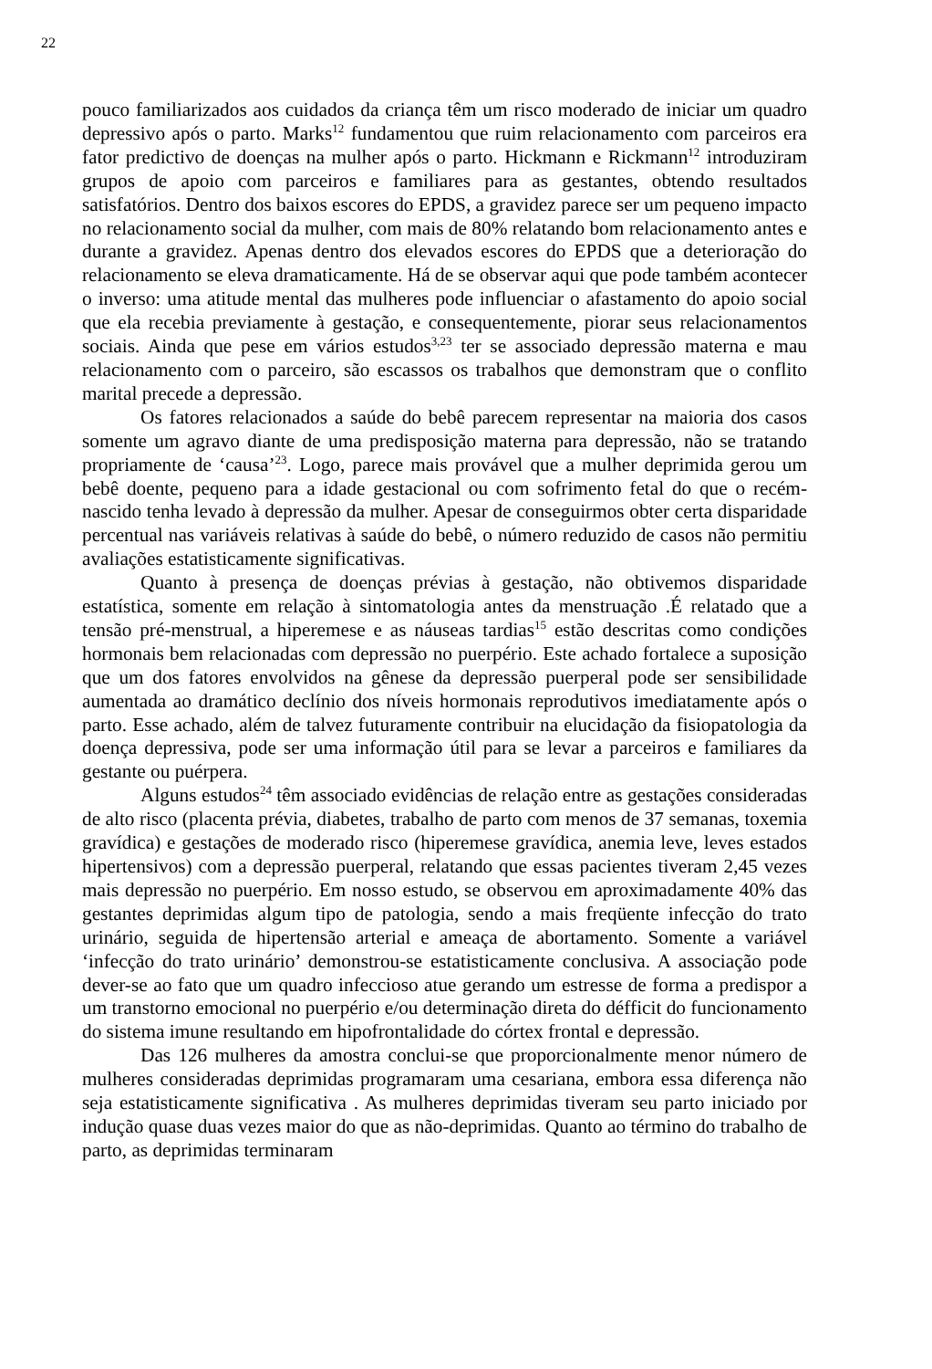22
pouco familiarizados aos cuidados da criança têm um risco moderado de iniciar um quadro depressivo após o parto. Marks<sup>12</sup> fundamentou que ruim relacionamento com parceiros era fator predictivo de doenças na mulher após o parto. Hickmann e Rickmann<sup>12</sup> introduziram grupos de apoio com parceiros e familiares para as gestantes, obtendo resultados satisfatórios. Dentro dos baixos escores do EPDS, a gravidez parece ser um pequeno impacto no relacionamento social da mulher, com mais de 80% relatando bom relacionamento antes e durante a gravidez. Apenas dentro dos elevados escores do EPDS que a deterioração do relacionamento se eleva dramaticamente. Há de se observar aqui que pode também acontecer o inverso: uma atitude mental das mulheres pode influenciar o afastamento do apoio social que ela recebia previamente à gestação, e consequentemente, piorar seus relacionamentos sociais. Ainda que pese em vários estudos<sup>3,23</sup> ter se associado depressão materna e mau relacionamento com o parceiro, são escassos os trabalhos que demonstram que o conflito marital precede a depressão.
Os fatores relacionados a saúde do bebê parecem representar na maioria dos casos somente um agravo diante de uma predisposição materna para depressão, não se tratando propriamente de ‘causa’<sup>23</sup>. Logo, parece mais provável que a mulher deprimida gerou um bebê doente, pequeno para a idade gestacional ou com sofrimento fetal do que o recém-nascido tenha levado à depressão da mulher. Apesar de conseguirmos obter certa disparidade percentual nas variáveis relativas à saúde do bebê, o número reduzido de casos não permitiu avaliações estatisticamente significativas.
Quanto à presença de doenças prévias à gestação, não obtivemos disparidade estatística, somente em relação à sintomatologia antes da menstruação .É relatado que a tensão pré-menstrual, a hiperemese e as náuseas tardias<sup>15</sup> estão descritas como condições hormonais bem relacionadas com depressão no puerpério. Este achado fortalece a suposição que um dos fatores envolvidos na gênese da depressão puerperal pode ser sensibilidade aumentada ao dramático declínio dos níveis hormonais reprodutivos imediatamente após o parto. Esse achado, além de talvez futuramente contribuir na elucidação da fisiopatologia da doença depressiva, pode ser uma informação útil para se levar a parceiros e familiares da gestante ou puérpera.
Alguns estudos<sup>24</sup> têm associado evidências de relação entre as gestações consideradas de alto risco (placenta prévia, diabetes, trabalho de parto com menos de 37 semanas, toxemia gravídica) e gestações de moderado risco (hiperemese gravídica, anemia leve, leves estados hipertensivos) com a depressão puerperal, relatando que essas pacientes tiveram 2,45 vezes mais depressão no puerpério. Em nosso estudo, se observou em aproximadamente 40% das gestantes deprimidas algum tipo de patologia, sendo a mais freqüente infecção do trato urinário, seguida de hipertensão arterial e ameaça de abortamento. Somente a variável ‘infecção do trato urinário’ demonstrou-se estatisticamente conclusiva. A associação pode dever-se ao fato que um quadro infeccioso atue gerando um estresse de forma a predispor a um transtorno emocional no puerpério e/ou determinação direta do défficit do funcionamento do sistema imune resultando em hipofrontalidade do córtex frontal e depressão.
Das 126 mulheres da amostra conclui-se que proporcionalmente menor número de mulheres consideradas deprimidas programaram uma cesariana, embora essa diferença não seja estatisticamente significativa . As mulheres deprimidas tiveram seu parto iniciado por indução quase duas vezes maior do que as não-deprimidas. Quanto ao término do trabalho de parto, as deprimidas terminaram